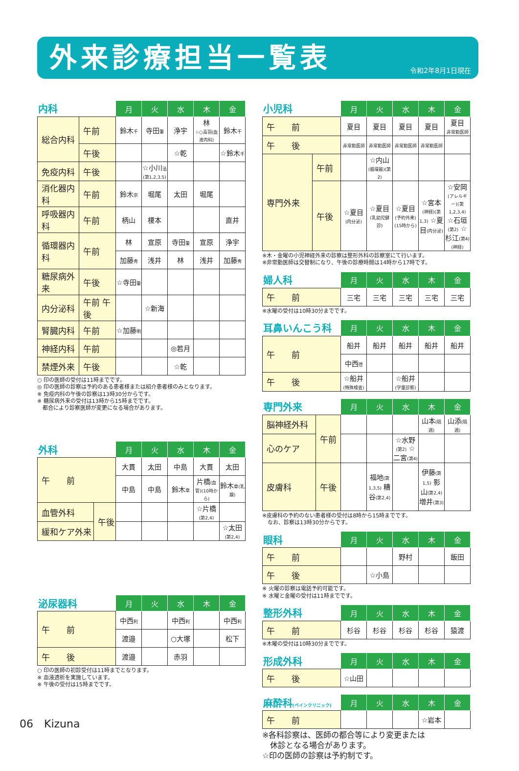外来診療担当一覧表
令和2年8月1日現在
| 内科 | | 月 | 火 | 水 | 木 | 金 |
| --- | --- | --- | --- | --- | --- | --- |
| 総合内科 | 午前 | 鈴木 千 | 寺田 肇 | 浄宇 | 林 ☆○高羽(血液内科) | 鈴木 千 |
| | 午後 | | | ☆乾 | | ☆鈴木 千 |
| 免疫内科 | 午後 | | ☆小川 法(第1,2,3,5) | | | |
| 消化器内科 | 午前 | 鈴木 崇 | 堀尾 | 太田 | 堀尾 | |
| 呼吸器内科 | 午前 | 柄山 | 榎本 | | | 直井 |
| 循環器内科 | 午前 | 林 | 宣原 | 寺田 肇 | 宣原 | 浄宇 |
| | | 加藤 秀 | 浅井 | 林 | 浅井 | 加藤 秀 |
| 糖尿病外来 | 午後 | ☆寺田 肇 | | | | |
| 内分泌科 | 午前 午後 | | ☆新海 | | | |
| 腎臓内科 | 午前 | ☆加藤 明 | | | | |
| 神経内科 | 午前 | | | ◎若月 | | |
| 禁煙外来 | 午後 | | | ☆乾 | | |
○ 印の医師の受付は11時までです。
◎ 印の医師の診察は予約のある患者様または紹介患者様のみとなります。
※ 免疫内科の午後の診察は13時30分からです。
※ 糖尿病外来の受付は13時から15時までです。
　都合により診察医師が変更になる場合があります。
| 外科 | | 月 | 火 | 水 | 木 | 金 |
| --- | --- | --- | --- | --- | --- | --- |
| 午 前 | | 大貫 | 太田 | 中島 | 大貫 | 太田 |
| | | 中島 | 中島 | 鈴木 章 | 片橋 (血管)(10時から) | 鈴木 章(乳腺) |
| 血管外科 | 午後 | | | | ☆片橋 (第2,4) | |
| 緩和ケア外来 | | | | | | ☆太田 (第2,4) |
| 泌尿器科 | 月 | 火 | 水 | 木 | 金 |
| --- | --- | --- | --- | --- | --- |
| 午 前 | 中西 利 | | 中西 利 | | 中西 利 |
| | 渡邉 | | ○大塚 | | 松下 |
| 午 後 | 渡邉 | | 赤羽 | | |
○ 印の医師の初診受付は11時までとなります。
※ 血液透析を実施しています。
※ 午後の受付は15時までです。
| 小児科 | | 月 | 火 | 水 | 木 | 金 |
| --- | --- | --- | --- | --- | --- | --- |
| 午 前 | | 夏目 | 夏目 | 夏目 | 夏目 | 夏目 非常勤医師 |
| 午 後 | | 非常勤医師 | 非常勤医師 | 非常勤医師 | 非常勤医師 | |
| 専門外来 | 午前 | | ☆内山 (循環器)(第2) | | | |
| | 午後 | ☆夏目 (内分泌) | ☆夏目 (乳幼児健診) | ☆夏目 (予約外来)(15時から) | ☆宮本 (神経)(第1,3) ☆夏目 (内分泌) | ☆安岡 (アレルギー)(第1,2,3,4) ☆石垣 (第2) ☆杉江 (第4)(神経) |
※木・金曜の小児神経外来の診察は整形外科の診察室にて行います。
※非常勤医師は交替制になり、午後の診療時間は14時から17時です。
| 婦人科 | 月 | 火 | 水 | 木 | 金 |
| --- | --- | --- | --- | --- | --- |
| 午 前 | 三宅 | 三宅 | 三宅 | 三宅 | 三宅 |
※水曜の受付は10時30分までです。
| 耳鼻いんこう科 | 月 | 火 | 水 | 木 | 金 |
| --- | --- | --- | --- | --- | --- |
| 午 前 | 船井 | 船井 | 船井 | 船井 | 船井 |
| | 中西 啓 | | | | |
| 午 後 | ☆船井 (特殊検査) | | ☆船井 (学童診察) | | |
| 専門外来 | | 月 | 火 | 水 | 木 | 金 |
| --- | --- | --- | --- | --- | --- | --- |
| 脳神経外科 | 午前 | | | | 山本 (隔週) | 山添 (隔週) |
| 心のケア | | | | ☆水野 (第2) ☆二宮 (第4) | | |
| 皮膚科 | 午後 | | 福地 (第1,3,5) 糟谷 (第2,4) | | 伊藤 (第1,5) 影山 (第2,4) 増井 (第3) | |
※皮膚科の予約のない患者様の受付は8時から15時までです。
　なお、診察は13時30分からです。
| 眼科 | 月 | 火 | 水 | 木 | 金 |
| --- | --- | --- | --- | --- | --- |
| 午 前 | | | 野村 | | 飯田 |
| 午 後 | | ☆小島 | | | |
※ 火曜の診察は電話予約可能です。
※ 水曜と金曜の受付は11時までです。
| 整形外科 | 月 | 火 | 水 | 木 | 金 |
| --- | --- | --- | --- | --- | --- |
| 午 前 | 杉谷 | 杉谷 | 杉谷 | 杉谷 | 猿渡 |
※木曜の受付は10時30分までです。
| 形成外科 | 月 | 火 | 水 | 木 | 金 |
| --- | --- | --- | --- | --- | --- |
| 午 後 | ☆山田 | | | | |
| 麻酔科 (ペインクリニック) | 月 | 火 | 水 | 木 | 金 |
| --- | --- | --- | --- | --- | --- |
| 午 前 | | | | ☆岩本 | |
※各科診察は、医師の都合等により変更または
　休診となる場合があります。
☆印の医師の診察は予約制です。
06　Kizuna